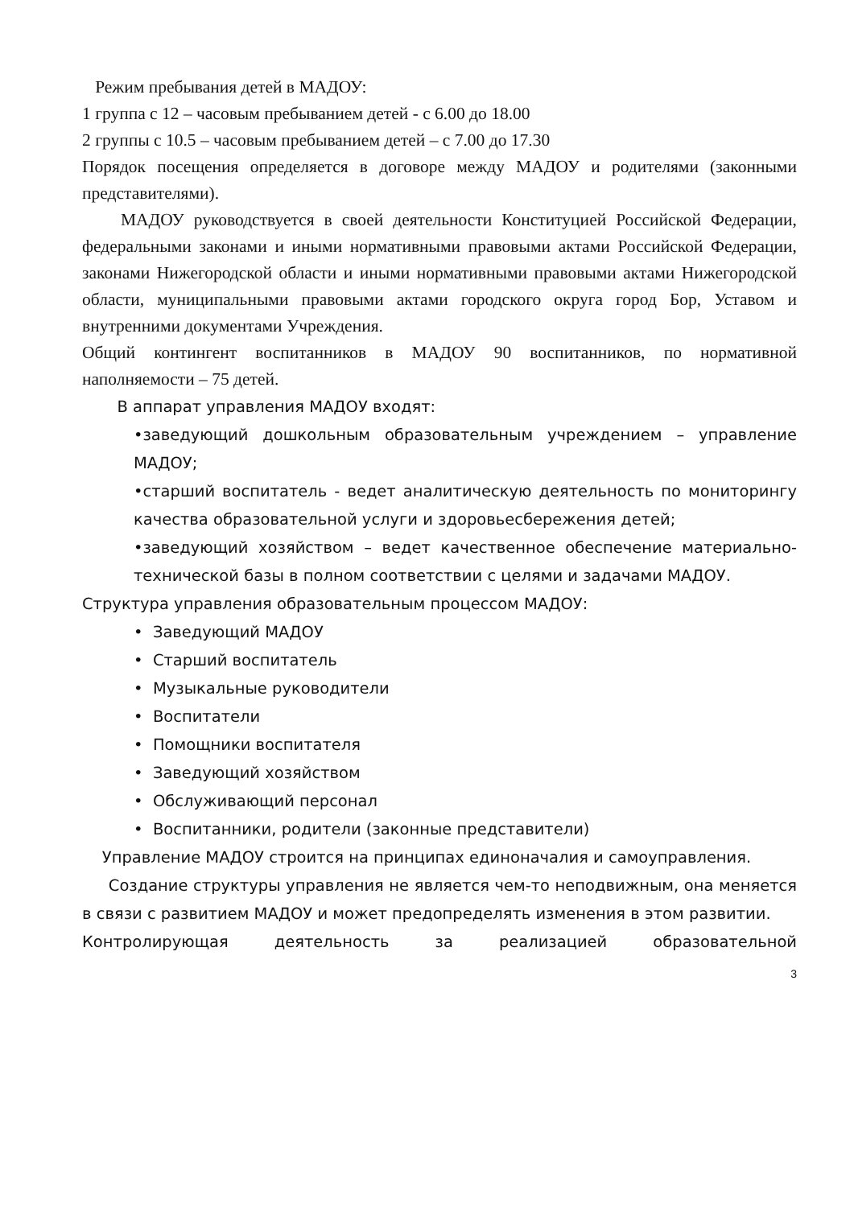Режим пребывания детей в МАДОУ:
1 группа с 12 – часовым пребыванием детей - с 6.00 до 18.00
2 группы с 10.5 – часовым пребыванием детей – с 7.00 до 17.30
Порядок посещения определяется в договоре между МАДОУ и родителями (законными представителями).
МАДОУ руководствуется в своей деятельности Конституцией Российской Федерации, федеральными законами и иными нормативными правовыми актами Российской Федерации, законами Нижегородской области и иными нормативными правовыми актами Нижегородской области, муниципальными правовыми актами городского округа город Бор, Уставом и внутренними документами Учреждения.
Общий контингент воспитанников в МАДОУ 90 воспитанников, по нормативной наполняемости – 75 детей.
В аппарат управления МАДОУ входят:
•заведующий дошкольным образовательным учреждением – управление МАДОУ;
•старший воспитатель - ведет аналитическую деятельность по мониторингу качества образовательной услуги и здоровьесбережения детей;
•заведующий хозяйством – ведет качественное обеспечение материально-технической базы в полном соответствии с целями и задачами МАДОУ.
Структура управления образовательным процессом МАДОУ:
• Заведующий МАДОУ
• Старший воспитатель
• Музыкальные руководители
• Воспитатели
• Помощники воспитателя
• Заведующий хозяйством
• Обслуживающий персонал
• Воспитанники, родители (законные представители)
Управление МАДОУ строится на принципах единоначалия и самоуправления.
Создание структуры управления не является чем-то неподвижным, она меняется в связи с развитием МАДОУ и может предопределять изменения в этом развитии.
Контролирующая деятельность за реализацией образовательной
3